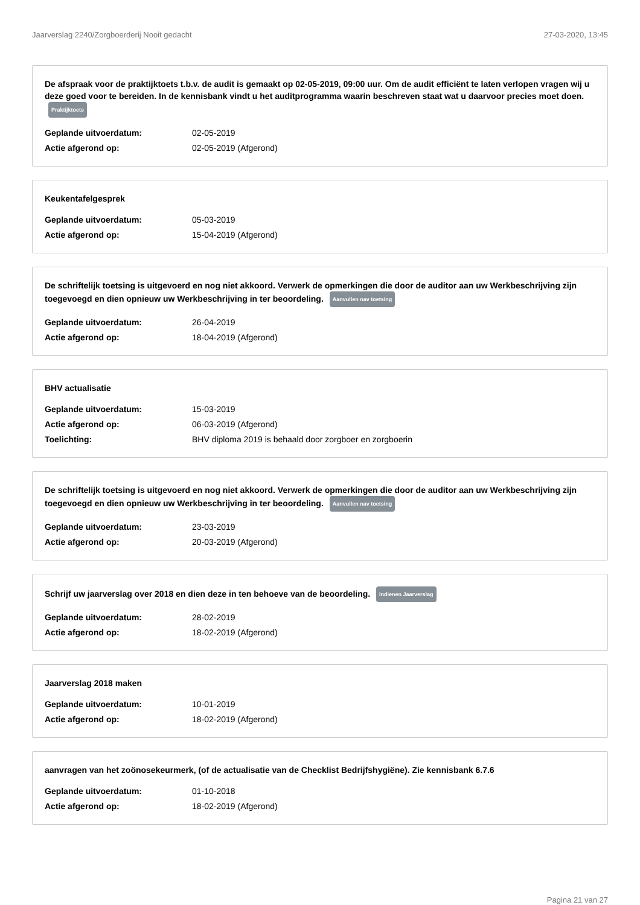Jaarverslag 2240/Zorgboerderij Nooit gedacht 27-03-2020, 13:45
De afspraak voor de praktijktoets t.b.v. de audit is gemaakt op 02-05-2019, 09:00 uur. Om de audit efficiënt te laten verlopen vragen wij u deze goed voor te bereiden. In de kennisbank vindt u het auditprogramma waarin beschreven staat wat u daarvoor precies moet doen. Praktijktoets
| Geplande uitvoerdatum: | 02-05-2019 |
| Actie afgerond op: | 02-05-2019 (Afgerond) |
Keukentafelgesprek
| Geplande uitvoerdatum: | 05-03-2019 |
| Actie afgerond op: | 15-04-2019 (Afgerond) |
De schriftelijk toetsing is uitgevoerd en nog niet akkoord. Verwerk de opmerkingen die door de auditor aan uw Werkbeschrijving zijn toegevoegd en dien opnieuw uw Werkbeschrijving in ter beoordeling. Aanvullen nav toetsing
| Geplande uitvoerdatum: | 26-04-2019 |
| Actie afgerond op: | 18-04-2019 (Afgerond) |
BHV actualisatie
| Geplande uitvoerdatum: | 15-03-2019 |
| Actie afgerond op: | 06-03-2019 (Afgerond) |
| Toelichting: | BHV diploma 2019 is behaald door zorgboer en zorgboerin |
De schriftelijk toetsing is uitgevoerd en nog niet akkoord. Verwerk de opmerkingen die door de auditor aan uw Werkbeschrijving zijn toegevoegd en dien opnieuw uw Werkbeschrijving in ter beoordeling. Aanvullen nav toetsing
| Geplande uitvoerdatum: | 23-03-2019 |
| Actie afgerond op: | 20-03-2019 (Afgerond) |
Schrijf uw jaarverslag over 2018 en dien deze in ten behoeve van de beoordeling. Indienen Jaarverslag
| Geplande uitvoerdatum: | 28-02-2019 |
| Actie afgerond op: | 18-02-2019 (Afgerond) |
Jaarverslag 2018 maken
| Geplande uitvoerdatum: | 10-01-2019 |
| Actie afgerond op: | 18-02-2019 (Afgerond) |
aanvragen van het zoönosekeurmerk, (of de actualisatie van de Checklist Bedrijfshygiëne). Zie kennisbank 6.7.6
| Geplande uitvoerdatum: | 01-10-2018 |
| Actie afgerond op: | 18-02-2019 (Afgerond) |
Pagina 21 van 27